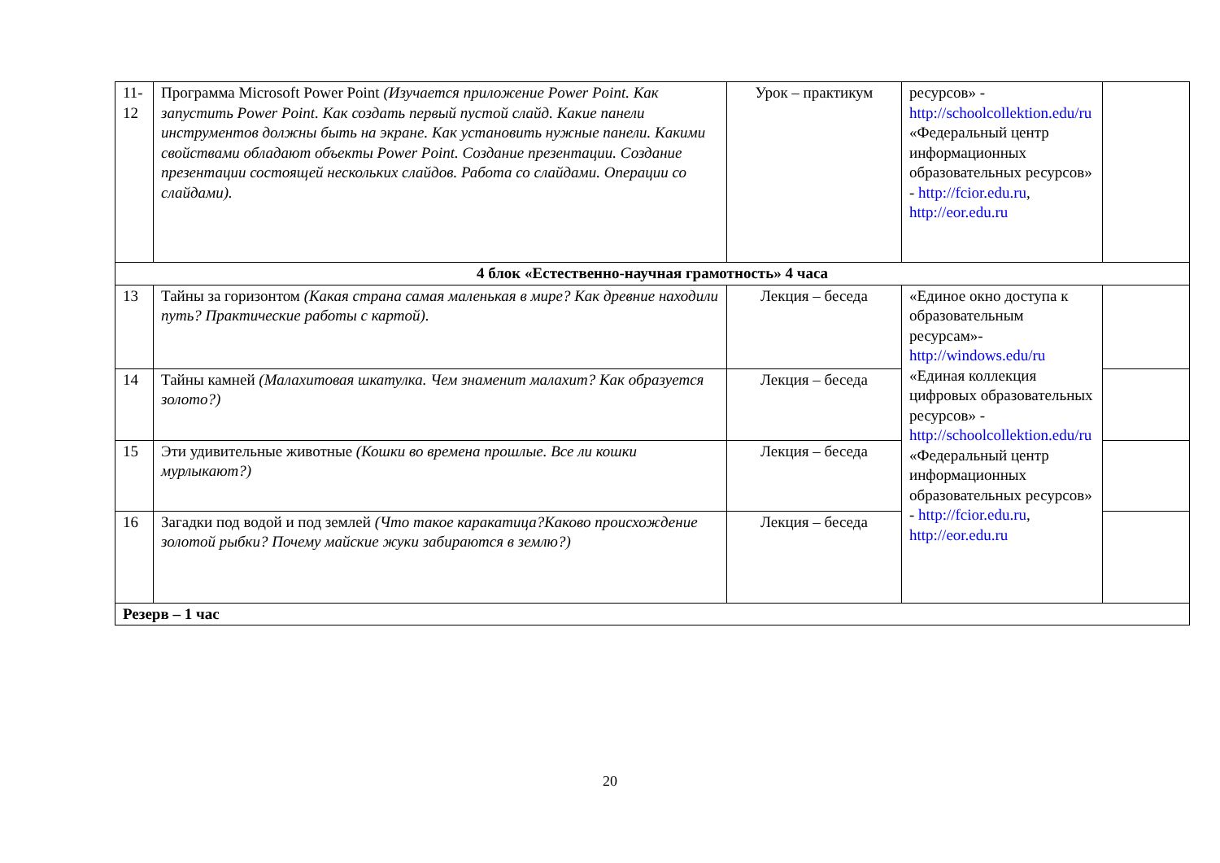| 11-12 | Программа Microsoft Power Point (Изучается приложение Power Point. Как запустить Power Point. Как создать первый пустой слайд. Какие панели инструментов должны быть на экране. Как установить нужные панели. Какими свойствами обладают объекты Power Point. Создание презентации. Создание презентации состоящей нескольких слайдов. Работа со слайдами. Операции со слайдами). | Урок – практикум | ресурсов» - http://schoolcollektion.edu/ru «Федеральный центр информационных образовательных ресурсов» - http://fcior.edu.ru , http://eor.edu.ru | |
| 4 блок «Естественно-научная грамотность» 4 часа | | | | |
| 13 | Тайны за горизонтом (Какая страна самая маленькая в мире? Как древние находили путь? Практические работы с картой). | Лекция – беседа | «Единое окно доступа к образовательным ресурсам»- http://windows.edu/ru «Единая коллекция цифровых образовательных ресурсов» - http://schoolcollektion.edu/ru «Федеральный центр информационных образовательных ресурсов» - http://fcior.edu.ru , http://eor.edu.ru | |
| 14 | Тайны камней (Малахитовая шкатулка. Чем знаменит малахит? Как образуется золото?) | Лекция – беседа | | |
| 15 | Эти удивительные животные (Кошки во времена прошлые. Все ли кошки мурлыкают?) | Лекция – беседа | | |
| 16 | Загадки под водой и под землей (Что такое каракатица?Каково происхождение золотой рыбки? Почему майские жуки забираются в землю?) | Лекция – беседа | | |
| Резерв – 1 час | | | | |
20